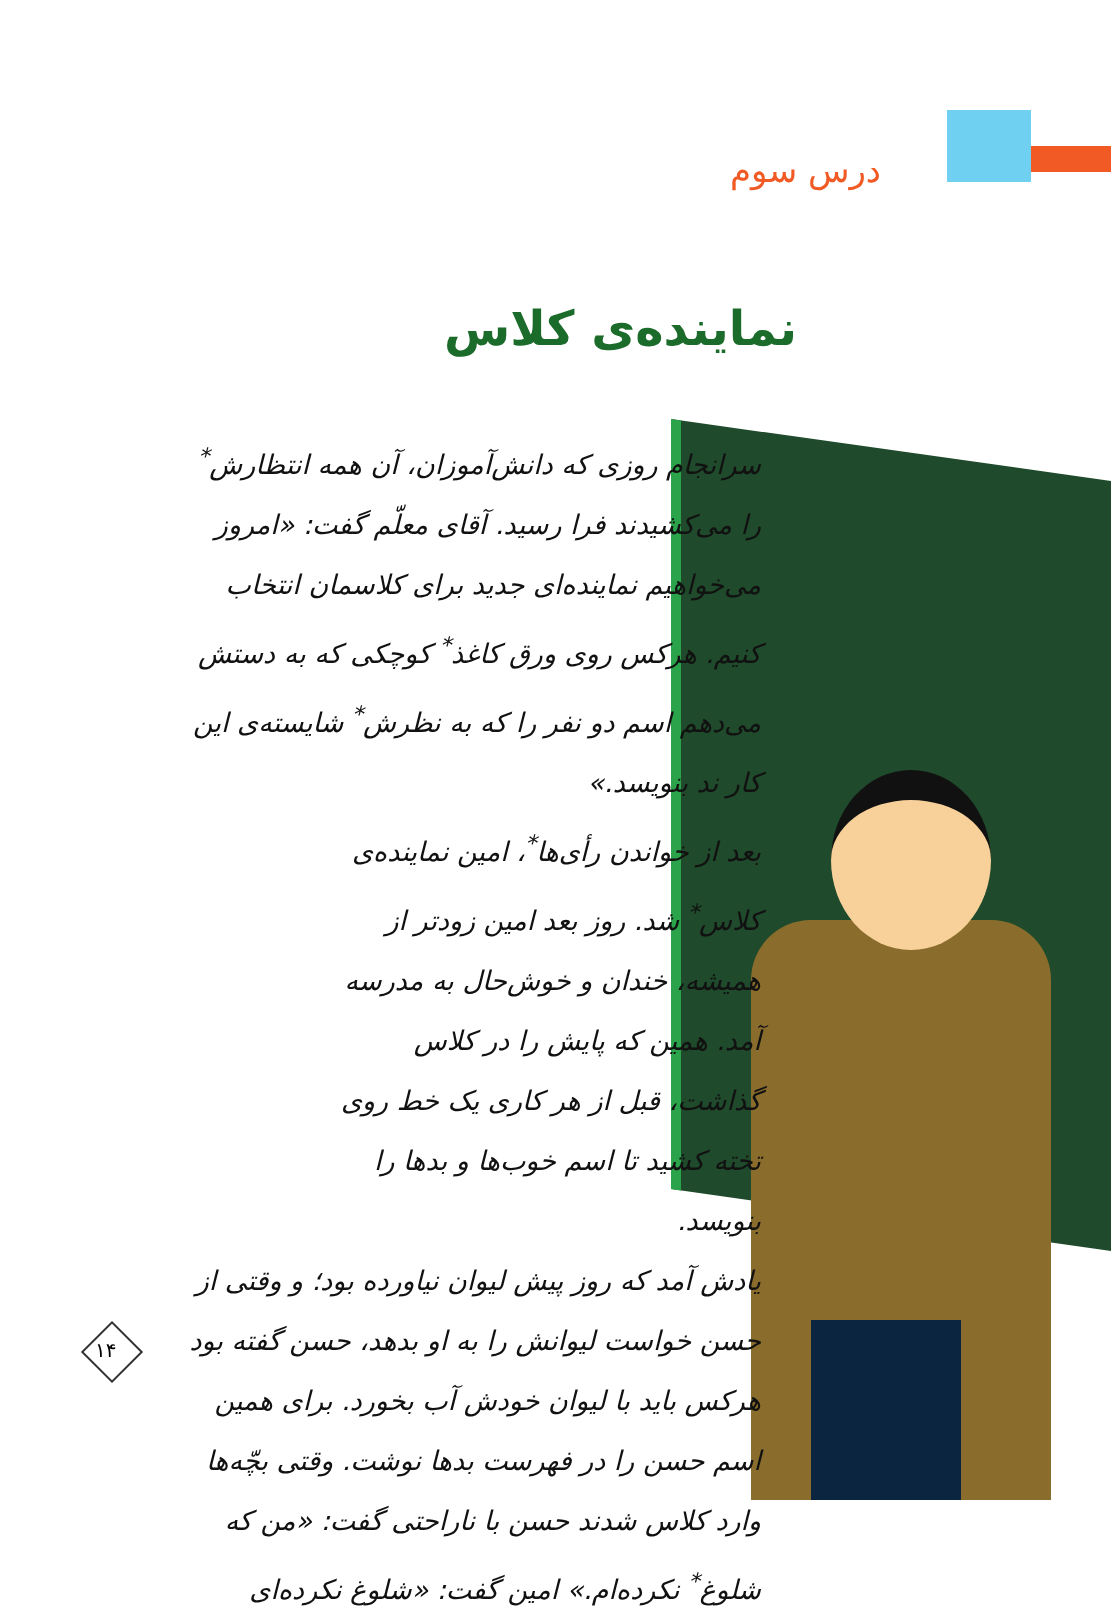درس سوم
نماینده‌ی کلاس
سرانجام روزی که دانش‌آموزان، آن همه انتظارش<sup>*</sup> را می‌کشیدند فرا رسید. آقای معلّم گفت: «امروز می‌خواهیم نماینده‌ای جدید برای کلاسمان انتخاب کنیم. هرکس روی ورق کاغذ<sup>*</sup> کوچکی که به دستش می‌دهم اسم دو نفر را که به نظرش<sup>*</sup> شایسته‌ی این کار ند بنویسد.»
بعد از خواندن رأی‌ها<sup>*</sup>، امین نماینده‌ی کلاس<sup>*</sup> شد. روز بعد امین زودتر از همیشه، خندان و خوش‌حال به مدرسه آمد. همین که پایش را در کلاس گذاشت، قبل از هر کاری یک خط روی تخته کشید تا اسم خوب‌ها و بدها را بنویسد.
یادش آمد که روز پیش لیوان نیاورده بود؛ و وقتی از حسن خواست لیوانش را به او بدهد، حسن گفته بود هرکس باید با لیوان خودش آب بخورد. برای همین اسم حسن را در فهرست بدها نوشت. وقتی بچّه‌ها وارد کلاس شدند حسن با ناراحتی گفت: «من که شلوغ<sup>*</sup> نکرده‌ام.» امین گفت: «شلوغ نکرده‌ای
۱۴